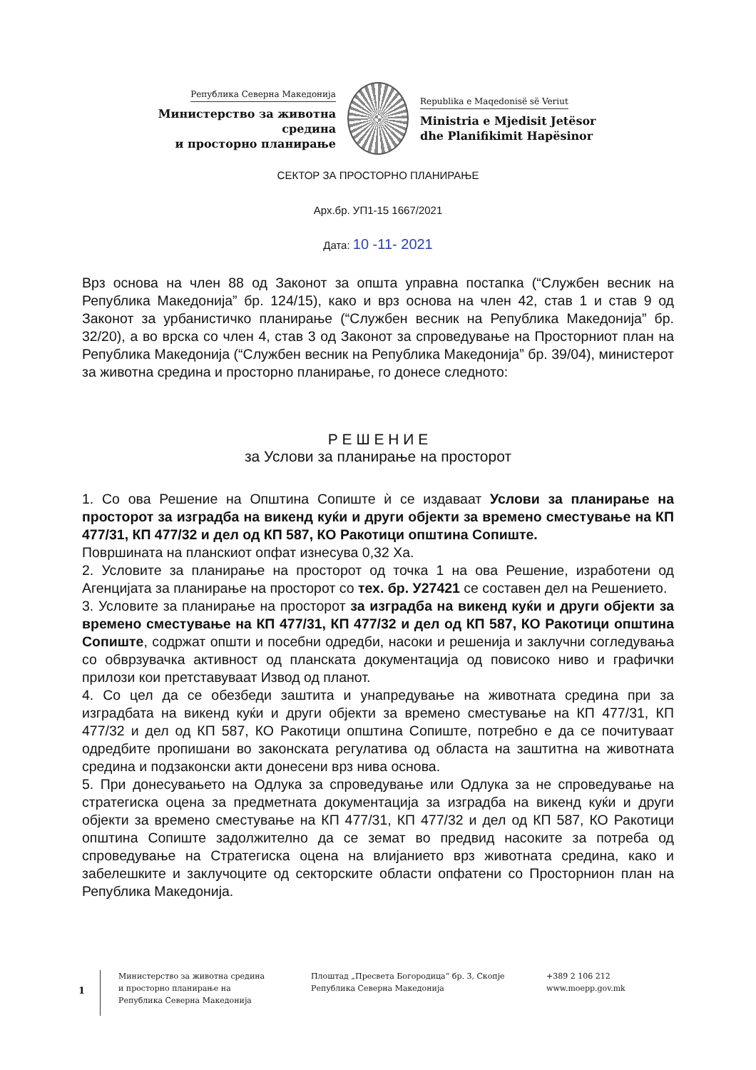Република Северна Македонија
Министерство за животна средина
и просторно планирање
Republika e Maqedonisë së Veriut
Ministria e Mjedisit Jetësor
dhe Planifikimit Hapësinor
СЕКТОР ЗА ПРОСТОРНО ПЛАНИРАЊЕ
Арх.бр. УП1-15 1667/2021
Дата: 10 -11- 2021
Врз основа на член 88 од Законот за општа управна постапка (“Службен весник на Република Македонија” бр. 124/15), како и врз основа на член 42, став 1 и став 9 од Законот за урбанистичко планирање (“Службен весник на Република Македонија” бр. 32/20), а во врска со член 4, став 3 од Законот за спроведување на Просторниот план на Република Македонија (“Службен весник на Република Македонија” бр. 39/04), министерот за животна средина и просторно планирање, го донесе следното:
Р Е Ш Е Н И Е
за Услови за планирање на просторот
1. Со ова Решение на Општина Сопиште ѝ се издаваат Услови за планирање на просторот за изградба на викенд куќи и други објекти за времено сместување на КП 477/31, КП 477/32 и дел од КП 587, КО Ракотици општина Сопиште.
Површината на планскиот опфат изнесува 0,32 Ха.
2. Условите за планирање на просторот од точка 1 на ова Решение, изработени од Агенцијата за планирање на просторот со тех. бр. У27421 се составен дел на Решението.
3. Условите за планирање на просторот за изградба на викенд куќи и други објекти за времено сместување на КП 477/31, КП 477/32 и дел од КП 587, КО Ракотици општина Сопиште, содржат општи и посебни одредби, насоки и решенија и заклучни согледувања со обврзувачка активност од планската документација од повисоко ниво и графички прилози кои претставуваат Извод од планот.
4. Со цел да се обезбеди заштита и унапредување на животната средина при за изградбата на викенд куќи и други објекти за времено сместување на КП 477/31, КП 477/32 и дел од КП 587, КО Ракотици општина Сопиште, потребно е да се почитуваат одредбите пропишани во законската регулатива од областа на заштитна на животната средина и подзаконски акти донесени врз нива основа.
5. При донесувањето на Одлука за спроведување или Одлука за не спроведување на стратегиска оцена за предметната документација за изградба на викенд куќи и други објекти за времено сместување на КП 477/31, КП 477/32 и дел од КП 587, КО Ракотици општина Сопиште задолжително да се земат во предвид насоките за потреба од спроведување на Стратегиска оцена на влијанието врз животната средина, како и забелешките и заклучоците од секторските области опфатени со Просторнион план на Република Македонија.
1
Министерство за животна средина
и просторно планирање на
Република Северна Македонија
Плоштад „Пресвета Богородица“ бр. 3, Скопје
Република Северна Македонија
+389 2 106 212
www.moepp.gov.mk